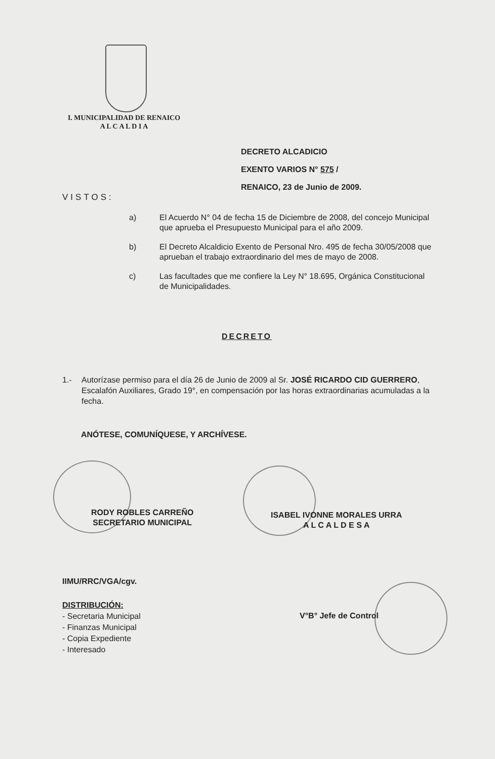I. MUNICIPALIDAD DE RENAICO
A L C A L D I A
DECRETO ALCADICIO
EXENTO VARIOS N° 575 /
RENAICO, 23 de Junio de 2009.
VISTOS:
a) El Acuerdo N° 04 de fecha 15 de Diciembre de 2008, del concejo Municipal que aprueba el Presupuesto Municipal para el año 2009.
b) El Decreto Alcaldicio Exento de Personal Nro. 495 de fecha 30/05/2008 que aprueban el trabajo extraordinario del mes de mayo de 2008.
c) Las facultades que me confiere la Ley N° 18.695, Orgánica Constitucional de Municipalidades.
DECRETO
1.- Autorízase permiso para el día 26 de Junio de 2009 al Sr. JOSÉ RICARDO CID GUERRERO, Escalafón Auxiliares, Grado 19°, en compensación por las horas extraordinarias acumuladas a la fecha.
ANÓTESE, COMUNÍQUESE, Y ARCHÍVESE.
RODY ROBLES CARREÑO
SECRETARIO MUNICIPAL
ISABEL IVONNE MORALES URRA
A L C A L D E S A
IIMU/RRC/VGA/cgv.
DISTRIBUCIÓN:
- Secretaria Municipal
- Finanzas Municipal
- Copia Expediente
- Interesado
V°B° Jefe de Control